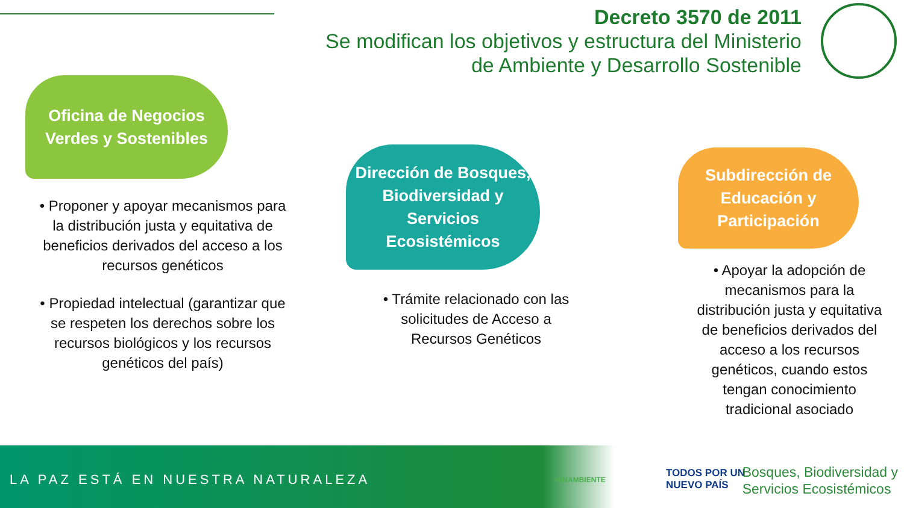Decreto 3570 de 2011
Se modifican los objetivos y estructura del Ministerio
de Ambiente y Desarrollo Sostenible
Oficina de Negocios
Verdes y Sostenibles
• Proponer y apoyar mecanismos para la distribución justa y equitativa de beneficios derivados del acceso a los recursos genéticos
• Propiedad intelectual (garantizar que se respeten los derechos sobre los recursos biológicos y los recursos genéticos del país)
Dirección de Bosques,
Biodiversidad y
Servicios
Ecosistémicos
• Trámite relacionado con las solicitudes de Acceso a Recursos Genéticos
Subdirección de
Educación y
Participación
• Apoyar la adopción de mecanismos para la distribución justa y equitativa de beneficios derivados del acceso a los recursos genéticos, cuando estos tengan conocimiento tradicional asociado
LA PAZ ESTÁ EN NUESTRA NATURALEZA
MINAMBIENTE
TODOS POR UN
NUEVO PAÍS
Bosques, Biodiversidad y
Servicios Ecosistémicos